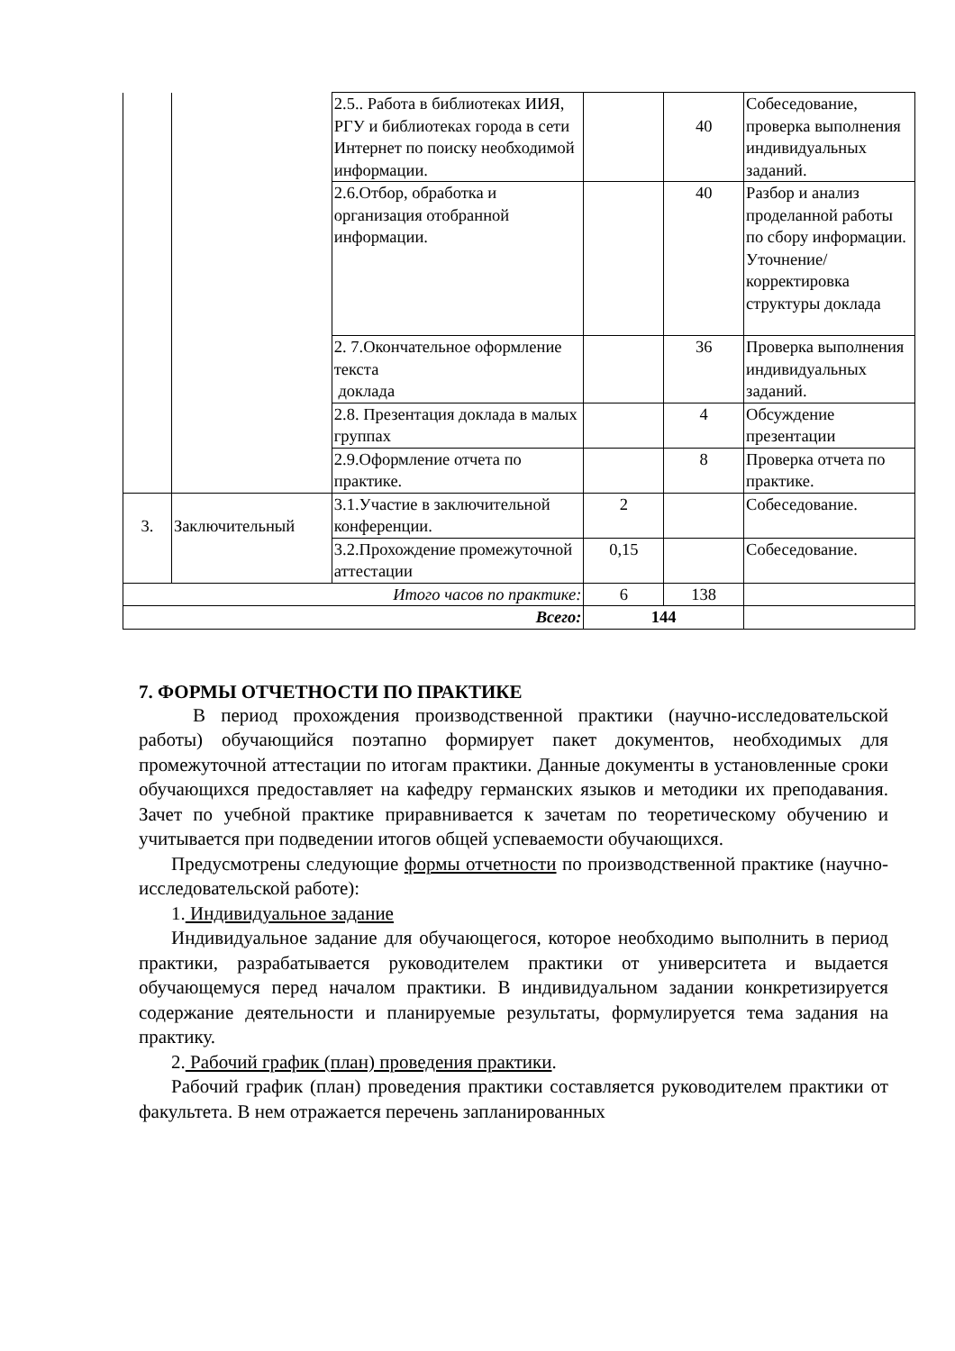| | | 2.5.. Работа в библиотеках ИИЯ, РГУ и библиотеках города в сети Интернет по поиску необходимой информации. | | 40 | Собеседование, проверка выполнения индивидуальных заданий. |
| | | 2.6.Отбор, обработка и организация отобранной информации. | | 40 | Разбор и анализ проделанной работы по сбору информации. Уточнение/корректировка структуры доклада |
| | | 2. 7.Окончательное оформление текста доклада | | 36 | Проверка выполнения индивидуальных заданий. |
| | | 2.8. Презентация доклада в малых группах | | 4 | Обсуждение презентации |
| | | 2.9.Оформление отчета по практике. | | 8 | Проверка отчета по практике. |
| 3. | Заключительный | 3.1.Участие в заключительной конференции. | 2 | | Собеседование. |
| | | 3.2.Прохождение промежуточной аттестации | 0,15 | | Собеседование. |
| Итого часов по практике: | | | 6 | 138 | |
| Всего: | | | 144 | | |
7. ФОРМЫ ОТЧЕТНОСТИ ПО ПРАКТИКЕ
В период прохождения производственной практики (научно-исследовательской работы) обучающийся поэтапно формирует пакет документов, необходимых для промежуточной аттестации по итогам практики. Данные документы в установленные сроки обучающихся предоставляет на кафедру германских языков и методики их преподавания. Зачет по учебной практике приравнивается к зачетам по теоретическому обучению и учитывается при подведении итогов общей успеваемости обучающихся.
Предусмотрены следующие формы отчетности по производственной практике (научно-исследовательской работе):
1. Индивидуальное задание
Индивидуальное задание для обучающегося, которое необходимо выполнить в период практики, разрабатывается руководителем практики от университета и выдается обучающемуся перед началом практики. В индивидуальном задании конкретизируется содержание деятельности и планируемые результаты, формулируется тема задания на практику.
2. Рабочий график (план) проведения практики.
Рабочий график (план) проведения практики составляется руководителем практики от факультета. В нем отражается перечень запланированных